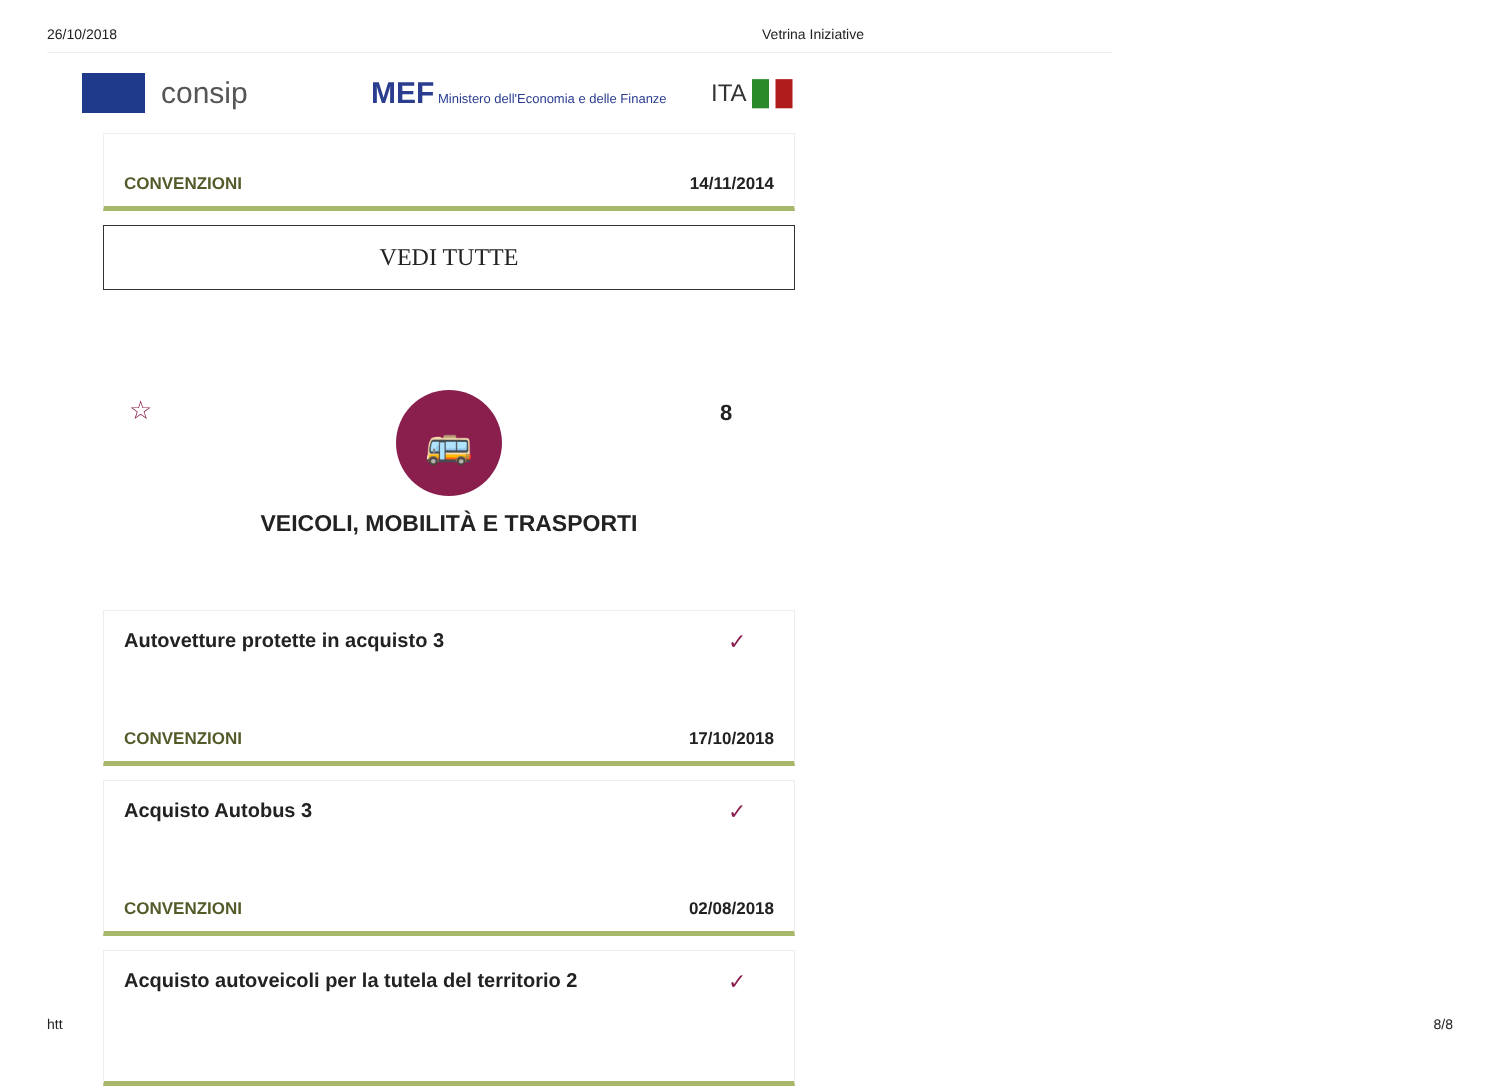26/10/2018 Vetrina Iniziative
consip MEF Ministero dell'Economia e delle Finanze
ITA █ █
CONVENZIONI 14/11/2014
VEDI TUTTE
☆ 8
🚌
VEICOLI, MOBILITÀ E TRASPORTI
Autovetture protette in acquisto 3
✓
CONVENZIONI 17/10/2018
Acquisto Autobus 3
✓
CONVENZIONI 02/08/2018
Acquisto autoveicoli per la tutela del territorio 2
✓
htt 8/8